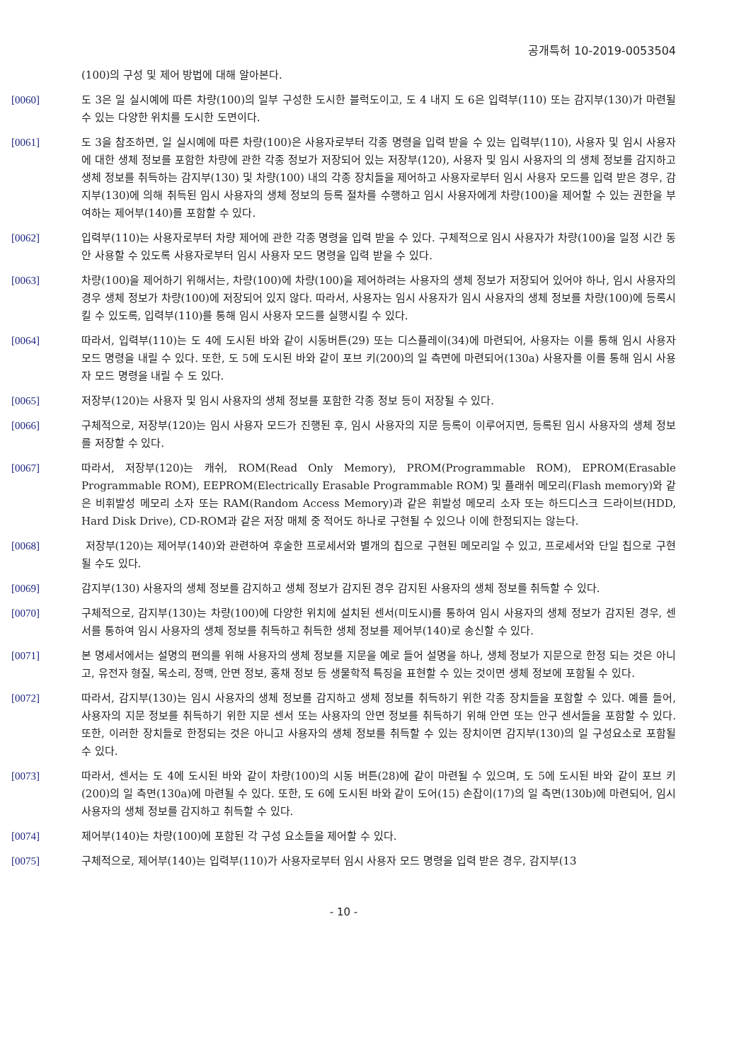공개특허 10-2019-0053504
(100)의 구성 및 제어 방법에 대해 알아본다.
[0060] 도 3은 일 실시예에 따른 차량(100)의 일부 구성한 도시한 블럭도이고, 도 4 내지 도 6은 입력부(110) 또는 감지부(130)가 마련될 수 있는 다양한 위치를 도시한 도면이다.
[0061] 도 3을 참조하면, 일 실시예에 따른 차량(100)은 사용자로부터 각종 명령을 입력 받을 수 있는 입력부(110), 사용자 및 임시 사용자에 대한 생체 정보를 포함한 차량에 관한 각종 정보가 저장되어 있는 저장부(120), 사용자 및 임시 사용자의 의 생체 정보를 감지하고 생체 정보를 취득하는 감지부(130) 및 차량(100) 내의 각종 장치들을 제어하고 사용자로부터 임시 사용자 모드를 입력 받은 경우, 감지부(130)에 의해 취득된 임시 사용자의 생체 정보의 등록 절차를 수행하고 임시 사용자에게 차량(100)을 제어할 수 있는 권한을 부여하는 제어부(140)를 포함할 수 있다.
[0062] 입력부(110)는 사용자로부터 차량 제어에 관한 각종 명령을 입력 받을 수 있다. 구체적으로 임시 사용자가 차량(100)을 일정 시간 동안 사용할 수 있도록 사용자로부터 임시 사용자 모드 명령을 입력 받을 수 있다.
[0063] 차량(100)을 제어하기 위해서는, 차량(100)에 차량(100)을 제어하려는 사용자의 생체 정보가 저장되어 있어야 하나, 임시 사용자의 경우 생체 정보가 차량(100)에 저장되어 있지 않다. 따라서, 사용자는 임시 사용자가 임시 사용자의 생체 정보를 차량(100)에 등록시킬 수 있도록, 입력부(110)를 통해 임시 사용자 모드를 실행시킬 수 있다.
[0064] 따라서, 입력부(110)는 도 4에 도시된 바와 같이 시동버튼(29) 또는 디스플레이(34)에 마련되어, 사용자는 이를 통해 임시 사용자 모드 명령을 내릴 수 있다. 또한, 도 5에 도시된 바와 같이 포브 키(200)의 일 측면에 마련되어(130a) 사용자를 이를 통해 임시 사용자 모드 명령을 내릴 수 도 있다.
[0065] 저장부(120)는 사용자 및 임시 사용자의 생체 정보를 포함한 각종 정보 등이 저장될 수 있다.
[0066] 구체적으로, 저장부(120)는 임시 사용자 모드가 진행된 후, 임시 사용자의 지문 등록이 이루어지면, 등록된 임시 사용자의 생체 정보를 저장할 수 있다.
[0067] 따라서, 저장부(120)는 캐쉬, ROM(Read Only Memory), PROM(Programmable ROM), EPROM(Erasable Programmable ROM), EEPROM(Electrically Erasable Programmable ROM) 및 플래쉬 메모리(Flash memory)와 같은 비휘발성 메모리 소자 또는 RAM(Random Access Memory)과 같은 휘발성 메모리 소자 또는 하드디스크 드라이브(HDD, Hard Disk Drive), CD-ROM과 같은 저장 매체 중 적어도 하나로 구현될 수 있으나 이에 한정되지는 않는다.
[0068] 저장부(120)는 제어부(140)와 관련하여 후술한 프로세서와 별개의 칩으로 구현된 메모리일 수 있고, 프로세서와 단일 칩으로 구현될 수도 있다.
[0069] 감지부(130) 사용자의 생체 정보를 감지하고 생체 정보가 감지된 경우 감지된 사용자의 생체 정보를 취득할 수 있다.
[0070] 구체적으로, 감지부(130)는 차량(100)에 다양한 위치에 설치된 센서(미도시)를 통하여 임시 사용자의 생체 정보가 감지된 경우, 센서를 통하여 임시 사용자의 생체 정보를 취득하고 취득한 생체 정보를 제어부(140)로 송신할 수 있다.
[0071] 본 명세서에서는 설명의 편의를 위해 사용자의 생체 정보를 지문을 예로 들어 설명을 하나, 생체 정보가 지문으로 한정 되는 것은 아니고, 유전자 형질, 목소리, 정맥, 안면 정보, 홍채 정보 등 생물학적 특징을 표현할 수 있는 것이면 생체 정보에 포함될 수 있다.
[0072] 따라서, 감지부(130)는 임시 사용자의 생체 정보를 감지하고 생체 정보를 취득하기 위한 각종 장치들을 포함할 수 있다. 예를 들어, 사용자의 지문 정보를 취득하기 위한 지문 센서 또는 사용자의 안면 정보를 취득하기 위해 안면 또는 안구 센서들을 포함할 수 있다. 또한, 이러한 장치들로 한정되는 것은 아니고 사용자의 생체 정보를 취득할 수 있는 장치이면 감지부(130)의 일 구성요소로 포함될 수 있다.
[0073] 따라서, 센서는 도 4에 도시된 바와 같이 차량(100)의 시동 버튼(28)에 같이 마련될 수 있으며, 도 5에 도시된 바와 같이 포브 키(200)의 일 측면(130a)에 마련될 수 있다. 또한, 도 6에 도시된 바와 같이 도어(15) 손잡이(17)의 일 측면(130b)에 마련되어, 임시 사용자의 생체 정보를 감지하고 취득할 수 있다.
[0074] 제어부(140)는 차량(100)에 포함된 각 구성 요소들을 제어할 수 있다.
[0075] 구체적으로, 제어부(140)는 입력부(110)가 사용자로부터 임시 사용자 모드 명령을 입력 받은 경우, 감지부(13
- 10 -